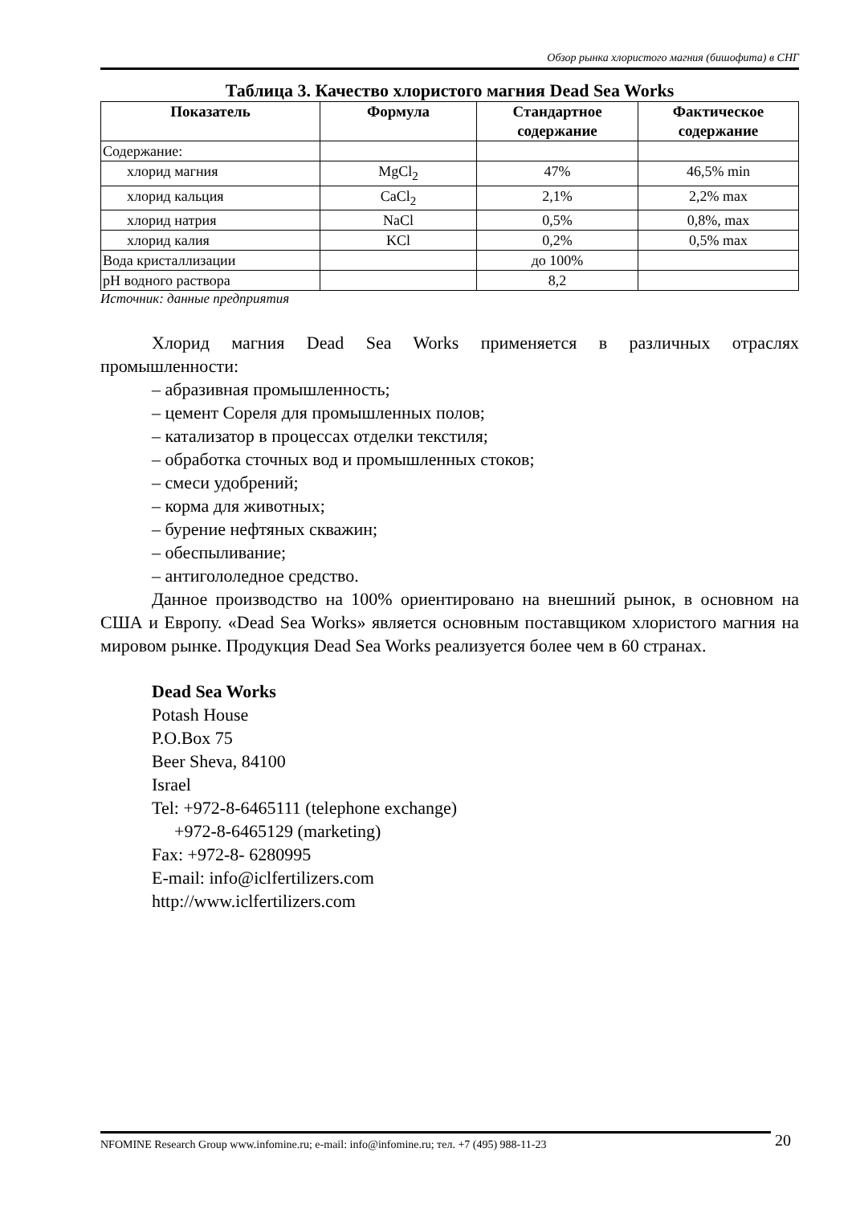Обзор рынка хлористого магния (бишофита) в СНГ
Таблица 3. Качество хлористого магния Dead Sea Works
| Показатель | Формула | Стандартное содержание | Фактическое содержание |
| --- | --- | --- | --- |
| Содержание: | | | |
| хлорид магния | MgCl<sub>2</sub> | 47% | 46,5% min |
| хлорид кальция | CaCl<sub>2</sub> | 2,1% | 2,2% max |
| хлорид натрия | NaCl | 0,5% | 0,8%, max |
| хлорид калия | KCl | 0,2% | 0,5% max |
| Вода кристаллизации | | до 100% | |
| pH водного раствора | | 8,2 | |
Источник: данные предприятия
Хлорид магния Dead Sea Works применяется в различных отраслях промышленности:
– абразивная промышленность;
– цемент Сореля для промышленных полов;
– катализатор в процессах отделки текстиля;
– обработка сточных вод и промышленных стоков;
– смеси удобрений;
– корма для животных;
– бурение нефтяных скважин;
– обеспыливание;
– антигололедное средство.
Данное производство на 100% ориентировано на внешний рынок, в основном на США и Европу. «Dead Sea Works» является основным поставщиком хлористого магния на мировом рынке. Продукция Dead Sea Works реализуется более чем в 60 странах.
Dead Sea Works
Potash House
P.O.Box 75
Beer Sheva, 84100
Israel
Tel: +972-8-6465111 (telephone exchange)
+972-8-6465129 (marketing)
Fax: +972-8- 6280995
E-mail: info@iclfertilizers.com
http://www.iclfertilizers.com
NFOMINE Research Group www.infomine.ru; e-mail: info@infomine.ru; тел. +7 (495) 988-11-23 20